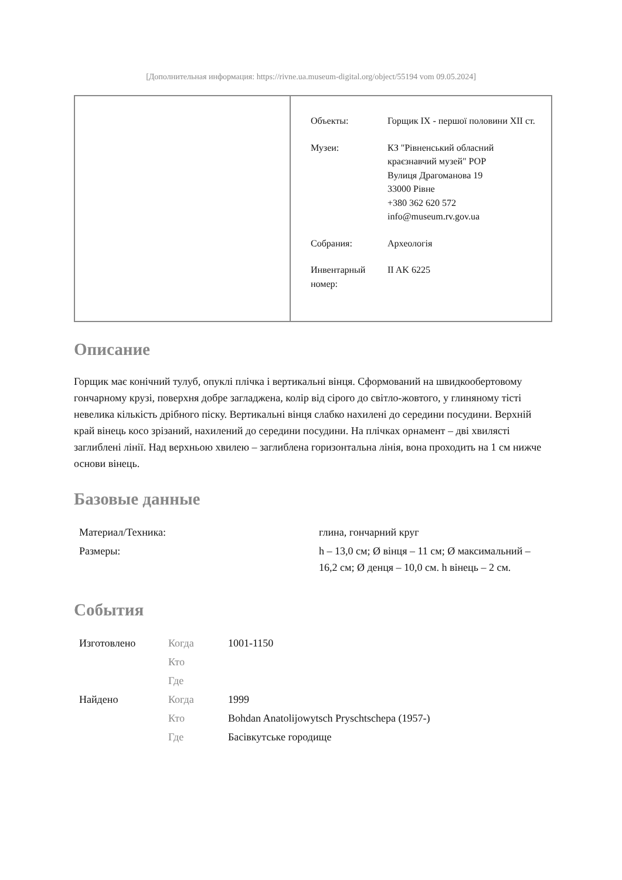[Дополнительная информация: https://rivne.ua.museum-digital.org/object/55194 vom 09.05.2024]
| | / Объекты: / Горщик IX - першої половини XII ст. / / Музеи: / КЗ "Рівненський обласний краєзнавчий музей" РОР Вулиця Драгоманова 19 33000 Рівне +380 362 620 572 info@museum.rv.gov.ua / / Собрания: / Археологія / / Инвентарный номер: / II AK 6225 / |
Описание
Горщик має конічний тулуб, опуклі плічка і вертикальні вінця. Сформований на швидкообертовому гончарному крузі, поверхня добре загладжена, колір від сірого до світло-жовтого, у глиняному тісті невелика кількість дрібного піску. Вертикальні вінця слабко нахилені до середини посудини. Верхній край вінець косо зрізаний, нахилений до середини посудини. На плічках орнамент – дві хвилясті заглиблені лінії. Над верхньою хвилею – заглиблена горизонтальна лінія, вона проходить на 1 см нижче основи вінець.
Базовые данные
| Материал/Техника: | глина, гончарний круг |
| Размеры: | h – 13,0 см; Ø вінця – 11 см; Ø максимальний – 16,2 см; Ø денця – 10,0 см. h вінець – 2 см. |
События
| Изготовлено | Когда | 1001-1150 |
| | Кто | |
| | Где | |
| Найдено | Когда | 1999 |
| | Кто | Bohdan Anatolijowytsch Pryschtschepa (1957-) |
| | Где | Басівкутське городище |